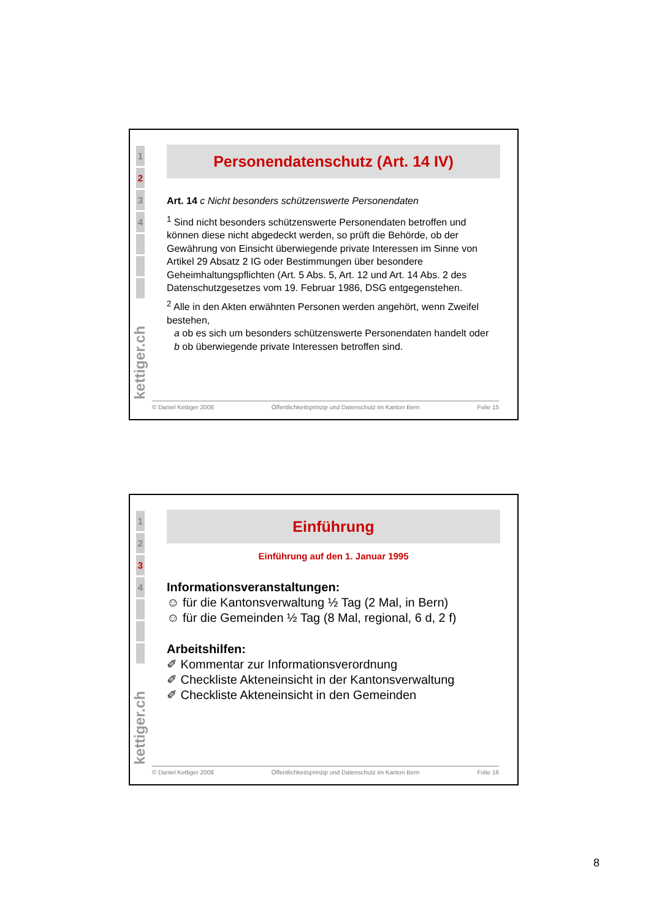1
2
3
4
kettiger.ch
Personendatenschutz (Art. 14 IV)
Art. 14 c Nicht besonders schützenswerte Personendaten
<sup>1</sup> Sind nicht besonders schützenswerte Personendaten betroffen und können diese nicht abgedeckt werden, so prüft die Behörde, ob der Gewährung von Einsicht überwiegende private Interessen im Sinne von Artikel 29 Absatz 2 IG oder Bestimmungen über besondere Geheimhaltungspflichten (Art. 5 Abs. 5, Art. 12 und Art. 14 Abs. 2 des Datenschutzgesetzes vom 19. Februar 1986, DSG entgegenstehen.
<sup>2</sup> Alle in den Akten erwähnten Personen werden angehört, wenn Zweifel bestehen,
a ob es sich um besonders schützenswerte Personendaten handelt oder
b ob überwiegende private Interessen betroffen sind.
© Daniel Kettiger 2008 Öffentlichkeitsprinzip und Datenschutz im Kanton Bern Folie 15
1
2
3
4
kettiger.ch
Einführung
Einführung auf den 1. Januar 1995
Informationsveranstaltungen:
☺ für die Kantonsverwaltung ½ Tag (2 Mal, in Bern)
☺ für die Gemeinden ½ Tag (8 Mal, regional, 6 d, 2 f)
Arbeitshilfen:
✐ Kommentar zur Informationsverordnung
✐ Checkliste Akteneinsicht in der Kantonsverwaltung
✐ Checkliste Akteneinsicht in den Gemeinden
© Daniel Kettiger 2008 Öffentlichkeitsprinzip und Datenschutz im Kanton Bern Folie 16
8